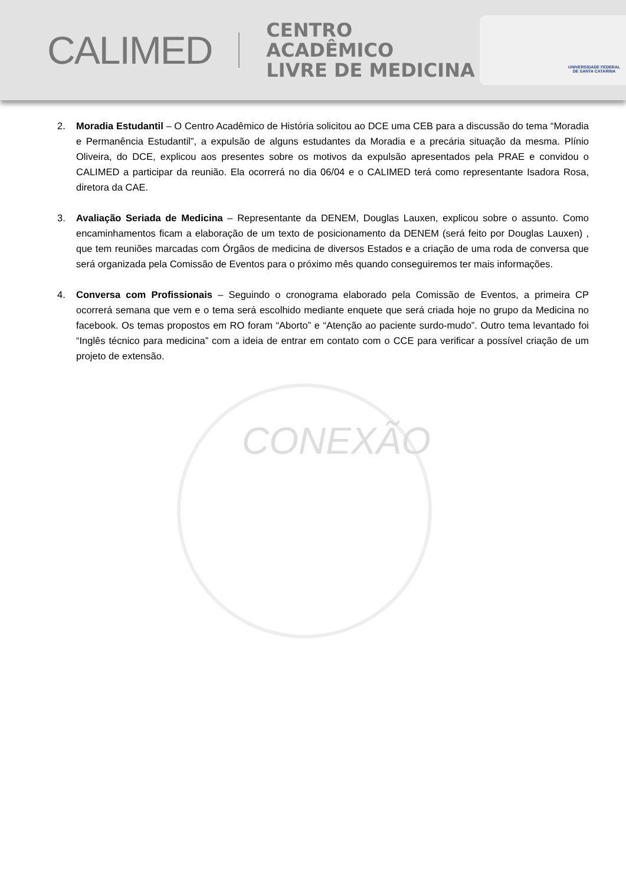CONEXÃO
CALIMED
CENTRO ACADÊMICO
LIVRE DE MEDICINA
UNIVERSIDADE FEDERAL
DE SANTA CATARINA
2. Moradia Estudantil – O Centro Acadêmico de História solicitou ao DCE uma CEB para a discussão do tema “Moradia e Permanência Estudantil”, a expulsão de alguns estudantes da Moradia e a precária situação da mesma. Plínio Oliveira, do DCE, explicou aos presentes sobre os motivos da expulsão apresentados pela PRAE e convidou o CALIMED a participar da reunião. Ela ocorrerá no dia 06/04 e o CALIMED terá como representante Isadora Rosa, diretora da CAE.
3. Avaliação Seriada de Medicina – Representante da DENEM, Douglas Lauxen, explicou sobre o assunto. Como encaminhamentos ficam a elaboração de um texto de posicionamento da DENEM (será feito por Douglas Lauxen) , que tem reuniões marcadas com Órgãos de medicina de diversos Estados e a criação de uma roda de conversa que será organizada pela Comissão de Eventos para o próximo mês quando conseguiremos ter mais informações.
4. Conversa com Profissionais – Seguindo o cronograma elaborado pela Comissão de Eventos, a primeira CP ocorrerá semana que vem e o tema será escolhido mediante enquete que será criada hoje no grupo da Medicina no facebook. Os temas propostos em RO foram “Aborto” e “Atenção ao paciente surdo-mudo”. Outro tema levantado foi “Inglês técnico para medicina” com a ideia de entrar em contato com o CCE para verificar a possível criação de um projeto de extensão.